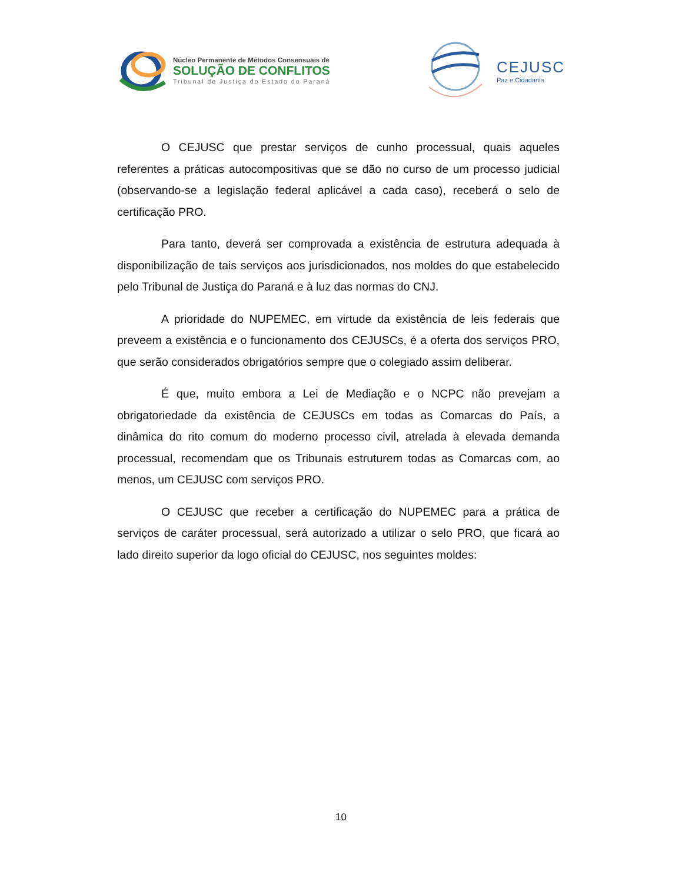Núcleo Permanente de Métodos Consensuais de
SOLUÇÃO DE CONFLITOS
Tribunal de Justiça do Estado do Paraná
CEJUSC
Paz e Cidadania
O CEJUSC que prestar serviços de cunho processual, quais aqueles referentes a práticas autocompositivas que se dão no curso de um processo judicial (observando-se a legislação federal aplicável a cada caso), receberá o selo de certificação PRO.
Para tanto, deverá ser comprovada a existência de estrutura adequada à disponibilização de tais serviços aos jurisdicionados, nos moldes do que estabelecido pelo Tribunal de Justiça do Paraná e à luz das normas do CNJ.
A prioridade do NUPEMEC, em virtude da existência de leis federais que preveem a existência e o funcionamento dos CEJUSCs, é a oferta dos serviços PRO, que serão considerados obrigatórios sempre que o colegiado assim deliberar.
É que, muito embora a Lei de Mediação e o NCPC não prevejam a obrigatoriedade da existência de CEJUSCs em todas as Comarcas do País, a dinâmica do rito comum do moderno processo civil, atrelada à elevada demanda processual, recomendam que os Tribunais estruturem todas as Comarcas com, ao menos, um CEJUSC com serviços PRO.
O CEJUSC que receber a certificação do NUPEMEC para a prática de serviços de caráter processual, será autorizado a utilizar o selo PRO, que ficará ao lado direito superior da logo oficial do CEJUSC, nos seguintes moldes:
10